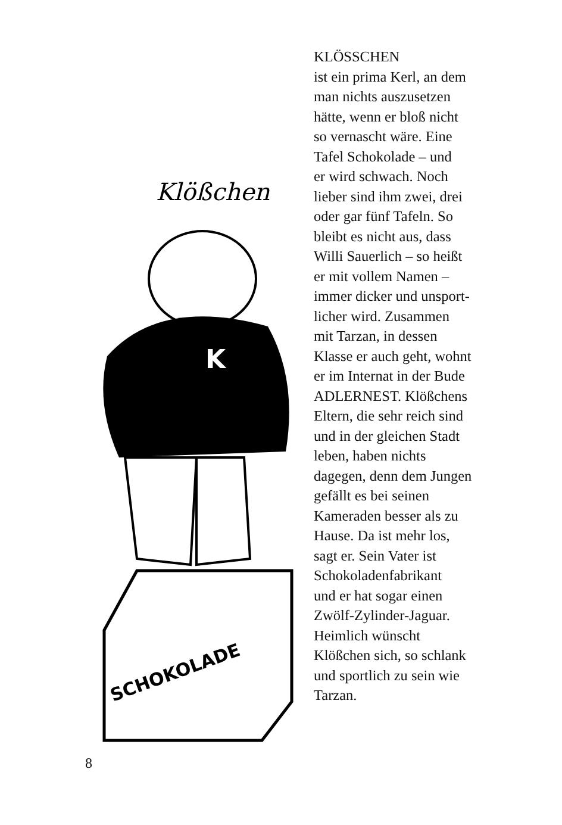Klößchen
K
SCHOKOLADE
KLÖSSCHEN
ist ein prima Kerl, an dem
man nichts auszusetzen
hätte, wenn er bloß nicht
so vernascht wäre. Eine
Tafel Schokolade – und
er wird schwach. Noch
lieber sind ihm zwei, drei
oder gar fünf Tafeln. So
bleibt es nicht aus, dass
Willi Sauerlich – so heißt
er mit vollem Namen –
immer dicker und unsport-
licher wird. Zusammen
mit Tarzan, in dessen
Klasse er auch geht, wohnt
er im Internat in der Bude
ADLERNEST. Klößchens
Eltern, die sehr reich sind
und in der gleichen Stadt
leben, haben nichts
dagegen, denn dem Jungen
gefällt es bei seinen
Kameraden besser als zu
Hause. Da ist mehr los,
sagt er. Sein Vater ist
Schokoladenfabrikant
und er hat sogar einen
Zwölf-Zylinder-Jaguar.
Heimlich wünscht
Klößchen sich, so schlank
und sportlich zu sein wie
Tarzan.
8